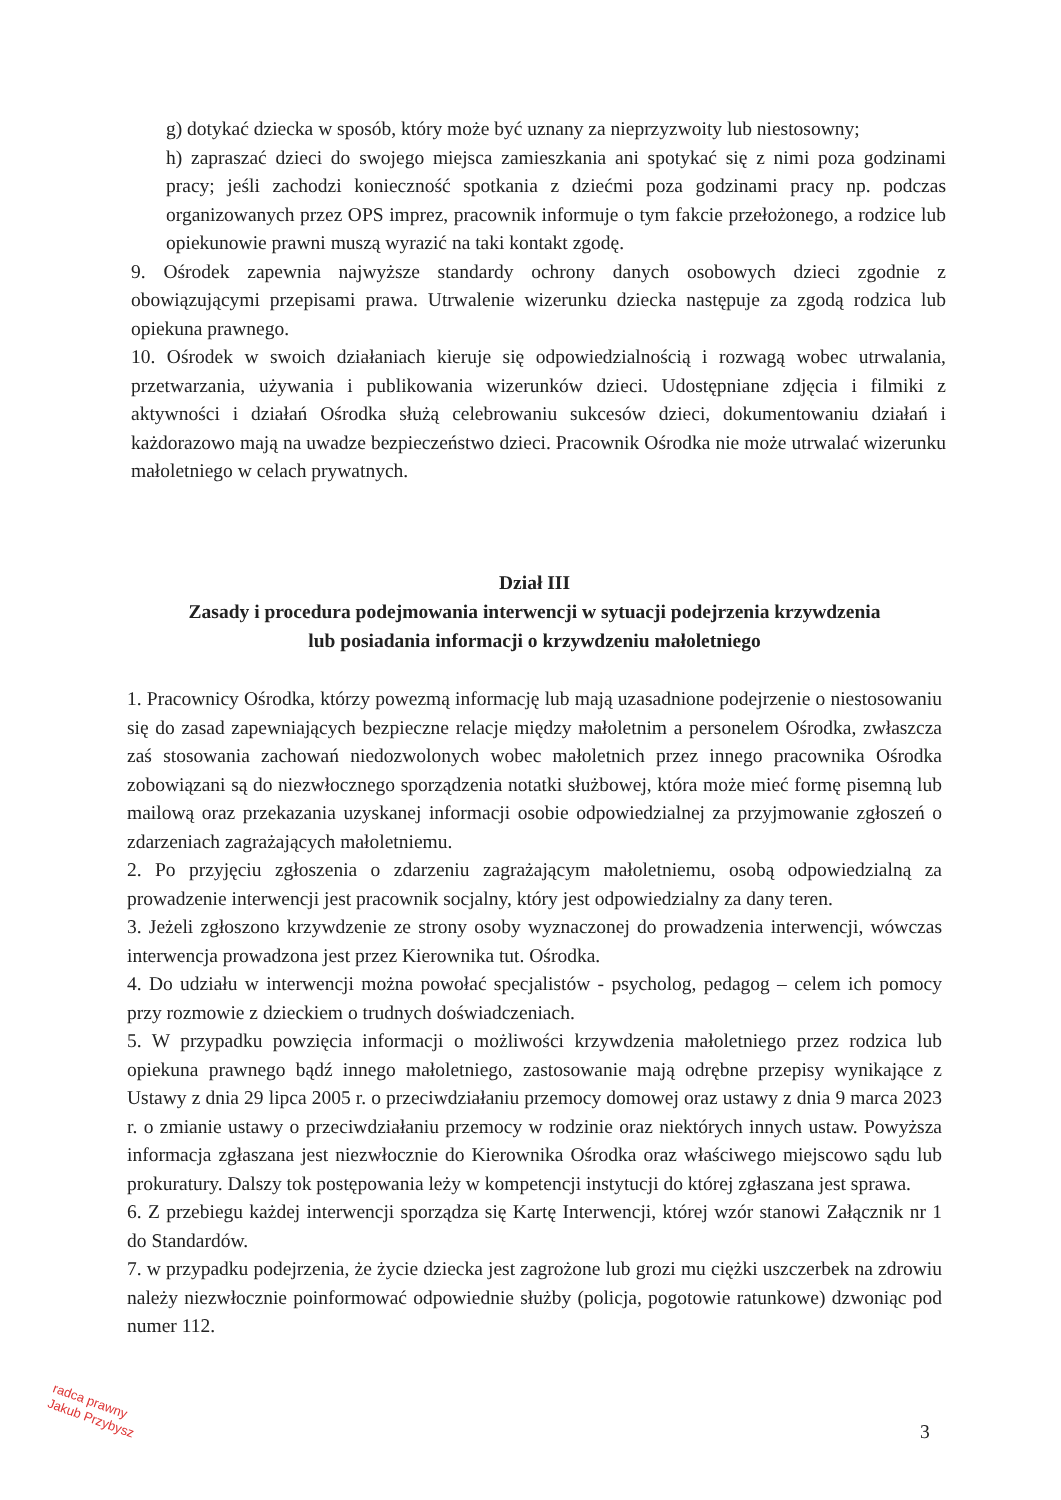g) dotykać dziecka w sposób, który może być uznany za nieprzyzwoity lub niestosowny;
h) zapraszać dzieci do swojego miejsca zamieszkania ani spotykać się z nimi poza godzinami pracy; jeśli zachodzi konieczność spotkania z dziećmi poza godzinami pracy np. podczas organizowanych przez OPS imprez, pracownik informuje o tym fakcie przełożonego, a rodzice lub opiekunowie prawni muszą wyrazić na taki kontakt zgodę.
9. Ośrodek zapewnia najwyższe standardy ochrony danych osobowych dzieci zgodnie z obowiązującymi przepisami prawa. Utrwalenie wizerunku dziecka następuje za zgodą rodzica lub opiekuna prawnego.
10. Ośrodek w swoich działaniach kieruje się odpowiedzialnością i rozwagą wobec utrwalania, przetwarzania, używania i publikowania wizerunków dzieci. Udostępniane zdjęcia i filmiki z aktywności i działań Ośrodka służą celebrowaniu sukcesów dzieci, dokumentowaniu działań i każdorazowo mają na uwadze bezpieczeństwo dzieci. Pracownik Ośrodka nie może utrwalać wizerunku małoletniego w celach prywatnych.
Dział III
Zasady i procedura podejmowania interwencji w sytuacji podejrzenia krzywdzenia
lub posiadania informacji o krzywdzeniu małoletniego
1. Pracownicy Ośrodka, którzy powezmą informację lub mają uzasadnione podejrzenie o niestosowaniu się do zasad zapewniających bezpieczne relacje między małoletnim a personelem Ośrodka, zwłaszcza zaś stosowania zachowań niedozwolonych wobec małoletnich przez innego pracownika Ośrodka zobowiązani są do niezwłocznego sporządzenia notatki służbowej, która może mieć formę pisemną lub mailową oraz przekazania uzyskanej informacji osobie odpowiedzialnej za przyjmowanie zgłoszeń o zdarzeniach zagrażających małoletniemu.
2. Po przyjęciu zgłoszenia o zdarzeniu zagrażającym małoletniemu, osobą odpowiedzialną za prowadzenie interwencji jest pracownik socjalny, który jest odpowiedzialny za dany teren.
3. Jeżeli zgłoszono krzywdzenie ze strony osoby wyznaczonej do prowadzenia interwencji, wówczas interwencja prowadzona jest przez Kierownika tut. Ośrodka.
4. Do udziału w interwencji można powołać specjalistów - psycholog, pedagog – celem ich pomocy przy rozmowie z dzieckiem o trudnych doświadczeniach.
5. W przypadku powzięcia informacji o możliwości krzywdzenia małoletniego przez rodzica lub opiekuna prawnego bądź innego małoletniego, zastosowanie mają odrębne przepisy wynikające z Ustawy z dnia 29 lipca 2005 r. o przeciwdziałaniu przemocy domowej oraz ustawy z dnia 9 marca 2023 r. o zmianie ustawy o przeciwdziałaniu przemocy w rodzinie oraz niektórych innych ustaw. Powyższa informacja zgłaszana jest niezwłocznie do Kierownika Ośrodka oraz właściwego miejscowo sądu lub prokuratury. Dalszy tok postępowania leży w kompetencji instytucji do której zgłaszana jest sprawa.
6. Z przebiegu każdej interwencji sporządza się Kartę Interwencji, której wzór stanowi Załącznik nr 1 do Standardów.
7. w przypadku podejrzenia, że życie dziecka jest zagrożone lub grozi mu ciężki uszczerbek na zdrowiu należy niezwłocznie poinformować odpowiednie służby (policja, pogotowie ratunkowe) dzwoniąc pod numer 112.
radca prawny
Jakub Przybysz
3